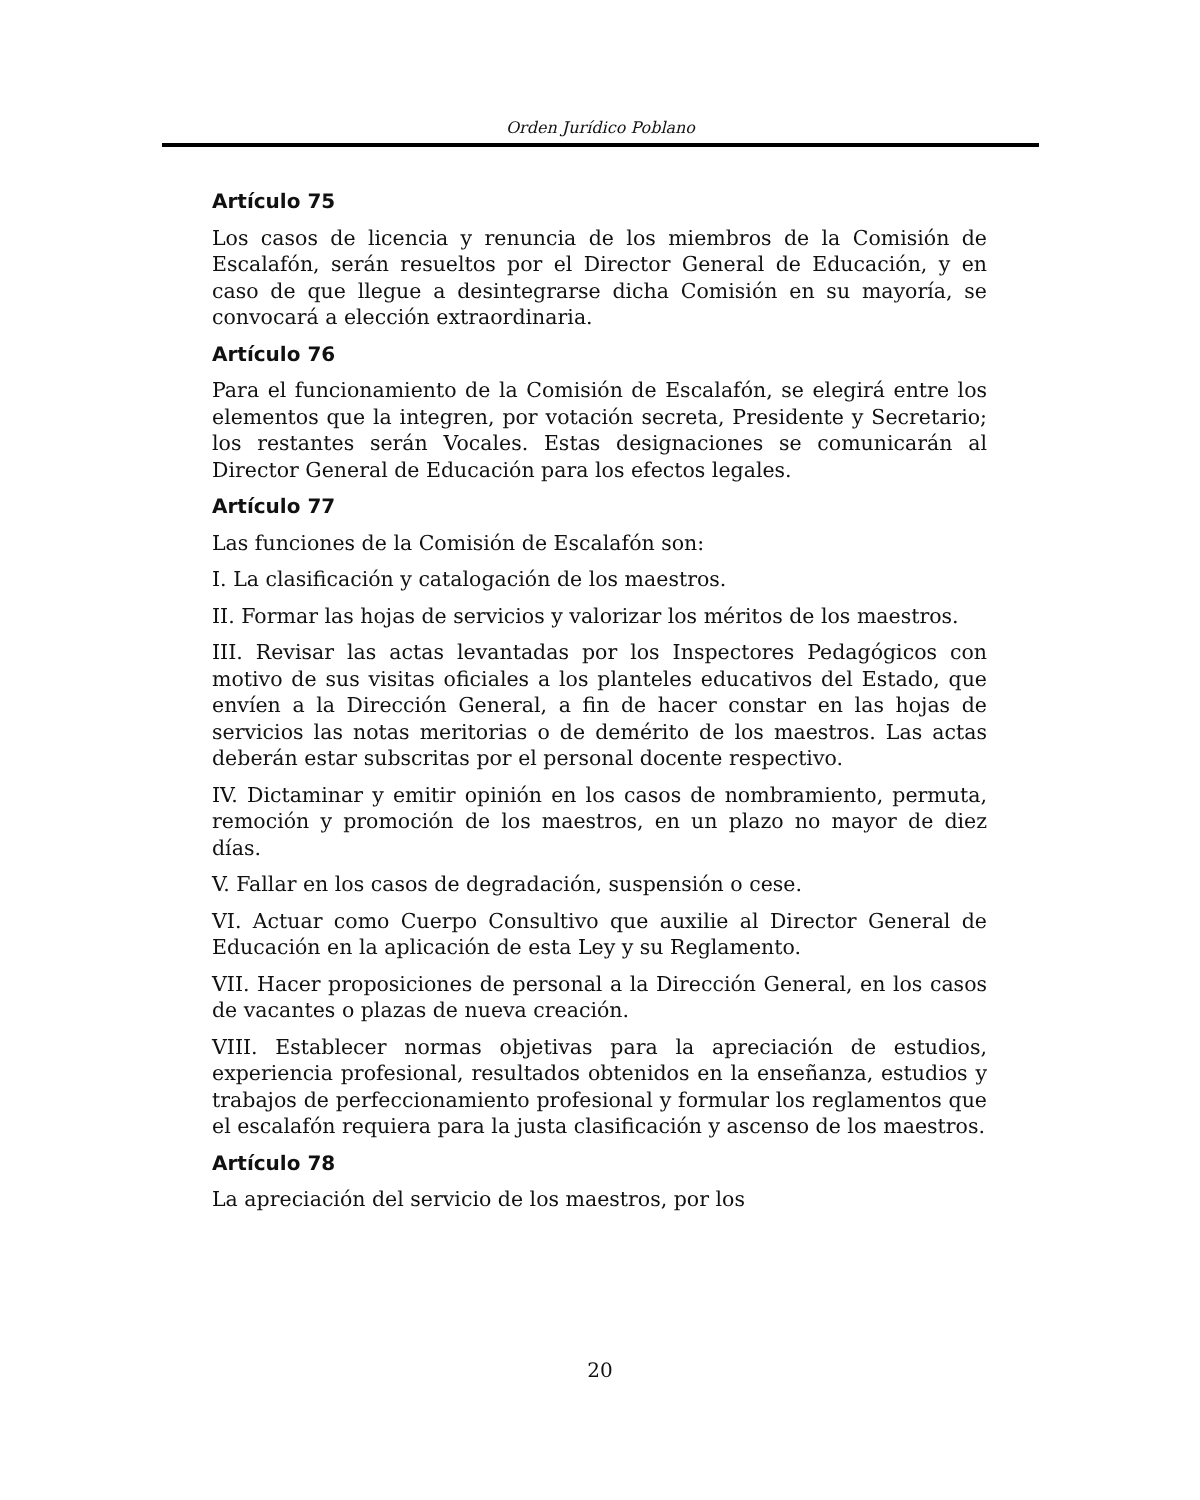Orden Jurídico Poblano
Artículo 75
Los casos de licencia y renuncia de los miembros de la Comisión de Escalafón, serán resueltos por el Director General de Educación, y en caso de que llegue a desintegrarse dicha Comisión en su mayoría, se convocará a elección extraordinaria.
Artículo 76
Para el funcionamiento de la Comisión de Escalafón, se elegirá entre los elementos que la integren, por votación secreta, Presidente y Secretario; los restantes serán Vocales. Estas designaciones se comunicarán al Director General de Educación para los efectos legales.
Artículo 77
Las funciones de la Comisión de Escalafón son:
I. La clasificación y catalogación de los maestros.
II. Formar las hojas de servicios y valorizar los méritos de los maestros.
III. Revisar las actas levantadas por los Inspectores Pedagógicos con motivo de sus visitas oficiales a los planteles educativos del Estado, que envíen a la Dirección General, a fin de hacer constar en las hojas de servicios las notas meritorias o de demérito de los maestros. Las actas deberán estar subscritas por el personal docente respectivo.
IV. Dictaminar y emitir opinión en los casos de nombramiento, permuta, remoción y promoción de los maestros, en un plazo no mayor de diez días.
V. Fallar en los casos de degradación, suspensión o cese.
VI. Actuar como Cuerpo Consultivo que auxilie al Director General de Educación en la aplicación de esta Ley y su Reglamento.
VII. Hacer proposiciones de personal a la Dirección General, en los casos de vacantes o plazas de nueva creación.
VIII. Establecer normas objetivas para la apreciación de estudios, experiencia profesional, resultados obtenidos en la enseñanza, estudios y trabajos de perfeccionamiento profesional y formular los reglamentos que el escalafón requiera para la justa clasificación y ascenso de los maestros.
Artículo 78
La apreciación del servicio de los maestros, por los
20